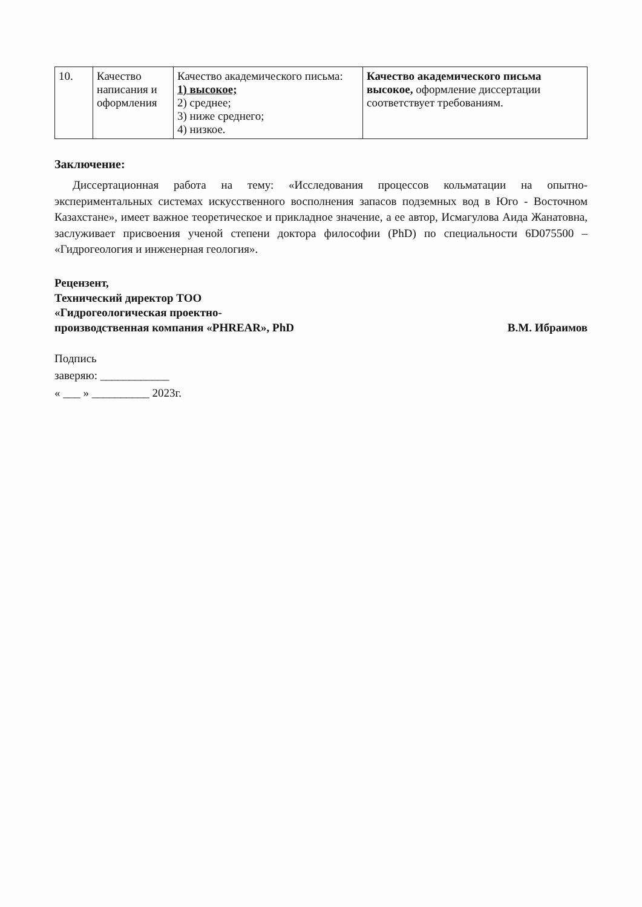| 10. | Качество написания и оформления | Качество академического письма: 1) высокое; 2) среднее; 3) ниже среднего; 4) низкое. | Качество академического письма высокое, оформление диссертации соответствует требованиям. |
Заключение:
Диссертационная работа на тему: «Исследования процессов кольматации на опытно-экспериментальных системах искусственного восполнения запасов подземных вод в Юго - Восточном Казахстане», имеет важное теоретическое и прикладное значение, а ее автор, Исмагулова Аида Жанатовна, заслуживает присвоения ученой степени доктора философии (PhD) по специальности 6D075500 – «Гидрогеология и инженерная геология».
Рецензент,
Технический директор ТОО
«Гидрогеологическая проектно-
производственная компания «PHREAR», PhD
В.М. Ибраимов
Подпись
заверяю: ____________
« ___ » __________ 2023г.